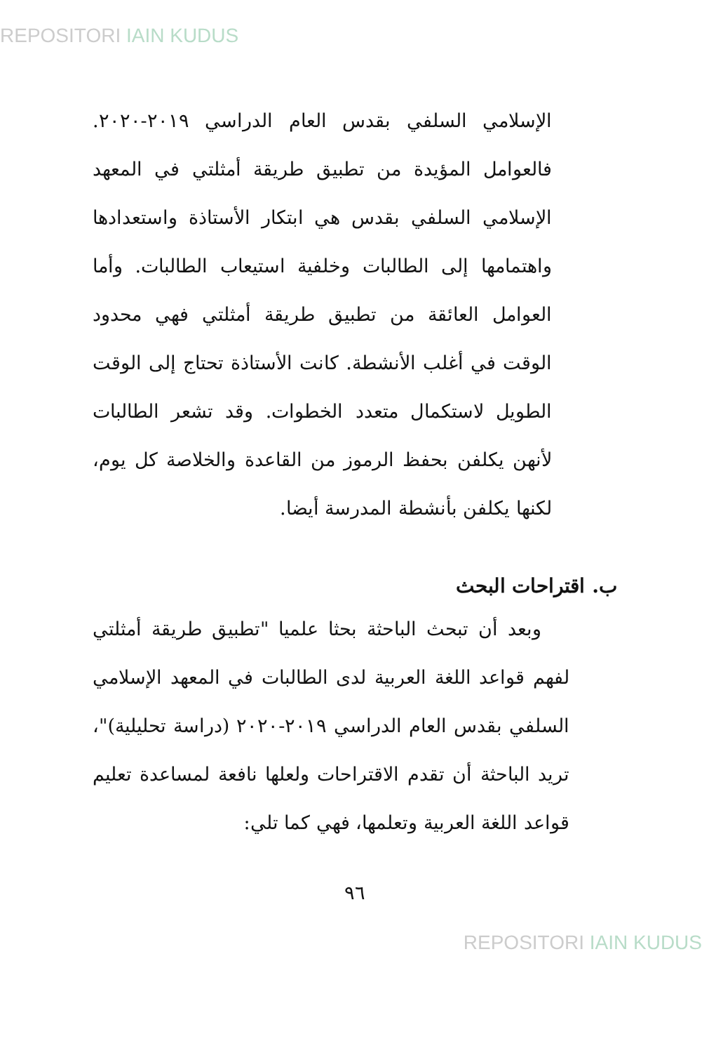REPOSITORI IAIN KUDUS
الإسلامي السلفي بقدس العام الدراسي ٢٠١٩-٢٠٢٠. فالعوامل المؤيدة من تطبيق طريقة أمثلتي في المعهد الإسلامي السلفي بقدس هي ابتكار الأستاذة واستعدادها واهتمامها إلى الطالبات وخلفية استيعاب الطالبات. وأما العوامل العائقة من تطبيق طريقة أمثلتي فهي محدود الوقت في أغلب الأنشطة. كانت الأستاذة تحتاج إلى الوقت الطويل لاستكمال متعدد الخطوات. وقد تشعر الطالبات لأنهن يكلفن بحفظ الرموز من القاعدة والخلاصة كل يوم، لكنها يكلفن بأنشطة المدرسة أيضا.
ب. اقتراحات البحث
وبعد أن تبحث الباحثة بحثا علميا "تطبيق طريقة أمثلتي لفهم قواعد اللغة العربية لدى الطالبات في المعهد الإسلامي السلفي بقدس العام الدراسي ٢٠١٩-٢٠٢٠ (دراسة تحليلية)"، تريد الباحثة أن تقدم الاقتراحات ولعلها نافعة لمساعدة تعليم قواعد اللغة العربية وتعلمها، فهي كما تلي:
٩٦
REPOSITORI IAIN KUDUS